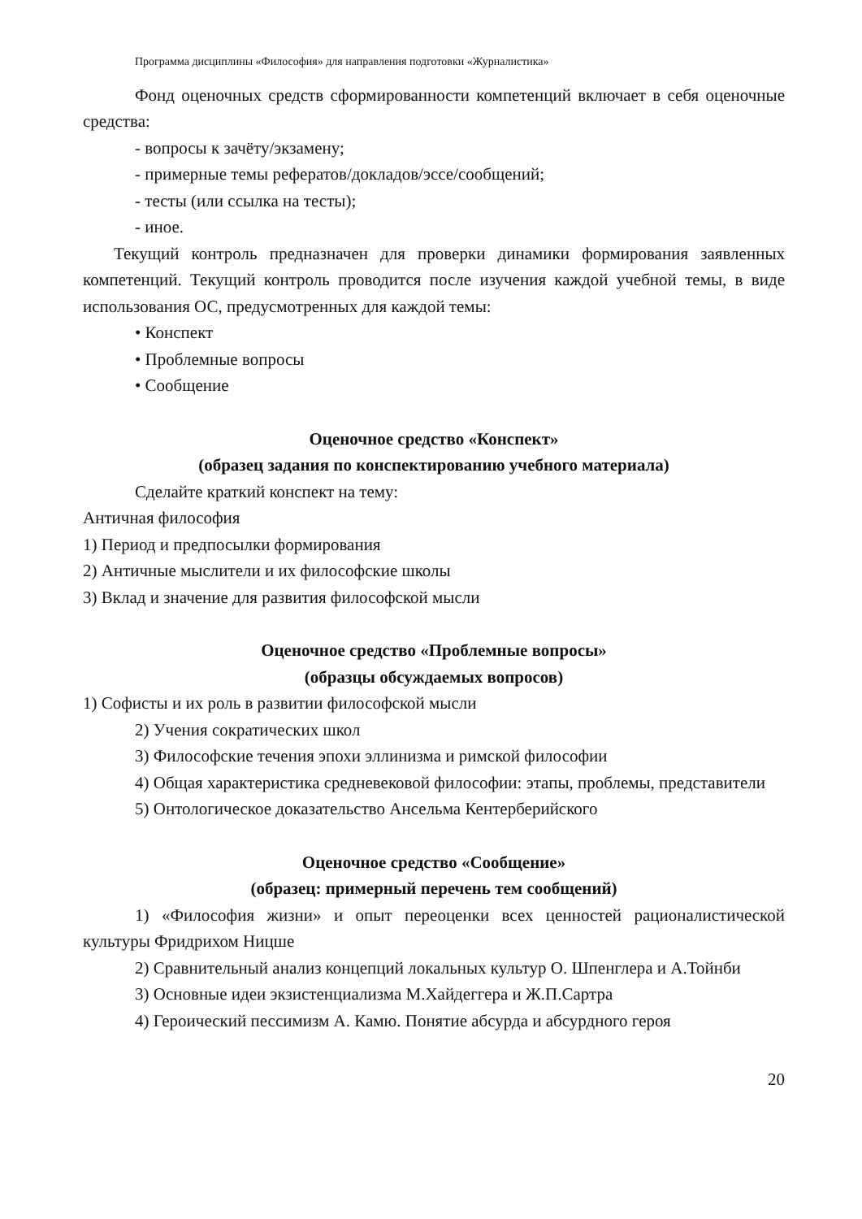Программа дисциплины «Философия» для направления подготовки «Журналистика»
Фонд оценочных средств сформированности компетенций включает в себя оценочные средства:
- вопросы к зачёту/экзамену;
- примерные темы рефератов/докладов/эссе/сообщений;
- тесты (или ссылка на тесты);
- иное.
Текущий контроль предназначен для проверки динамики формирования заявленных компетенций. Текущий контроль проводится после изучения каждой учебной темы, в виде использования ОС, предусмотренных для каждой темы:
• Конспект
• Проблемные вопросы
• Сообщение
Оценочное средство «Конспект»
(образец задания по конспектированию учебного материала)
Сделайте краткий конспект на тему:
Античная философия
1) Период и предпосылки формирования
2) Античные мыслители и их философские школы
3) Вклад и значение для развития философской мысли
Оценочное средство «Проблемные вопросы»
(образцы обсуждаемых вопросов)
1) Софисты и их роль в развитии философской мысли
2) Учения сократических школ
3) Философские течения эпохи эллинизма и римской философии
4) Общая характеристика средневековой философии: этапы, проблемы, представители
5) Онтологическое доказательство Ансельма Кентерберийского
Оценочное средство «Сообщение»
(образец: примерный перечень тем сообщений)
1) «Философия жизни» и опыт переоценки всех ценностей рационалистической культуры Фридрихом Ницше
2) Сравнительный анализ концепций локальных культур О. Шпенглера и А.Тойнби
3) Основные идеи экзистенциализма М.Хайдеггера и Ж.П.Сартра
4) Героический пессимизм А. Камю. Понятие абсурда и абсурдного героя
20